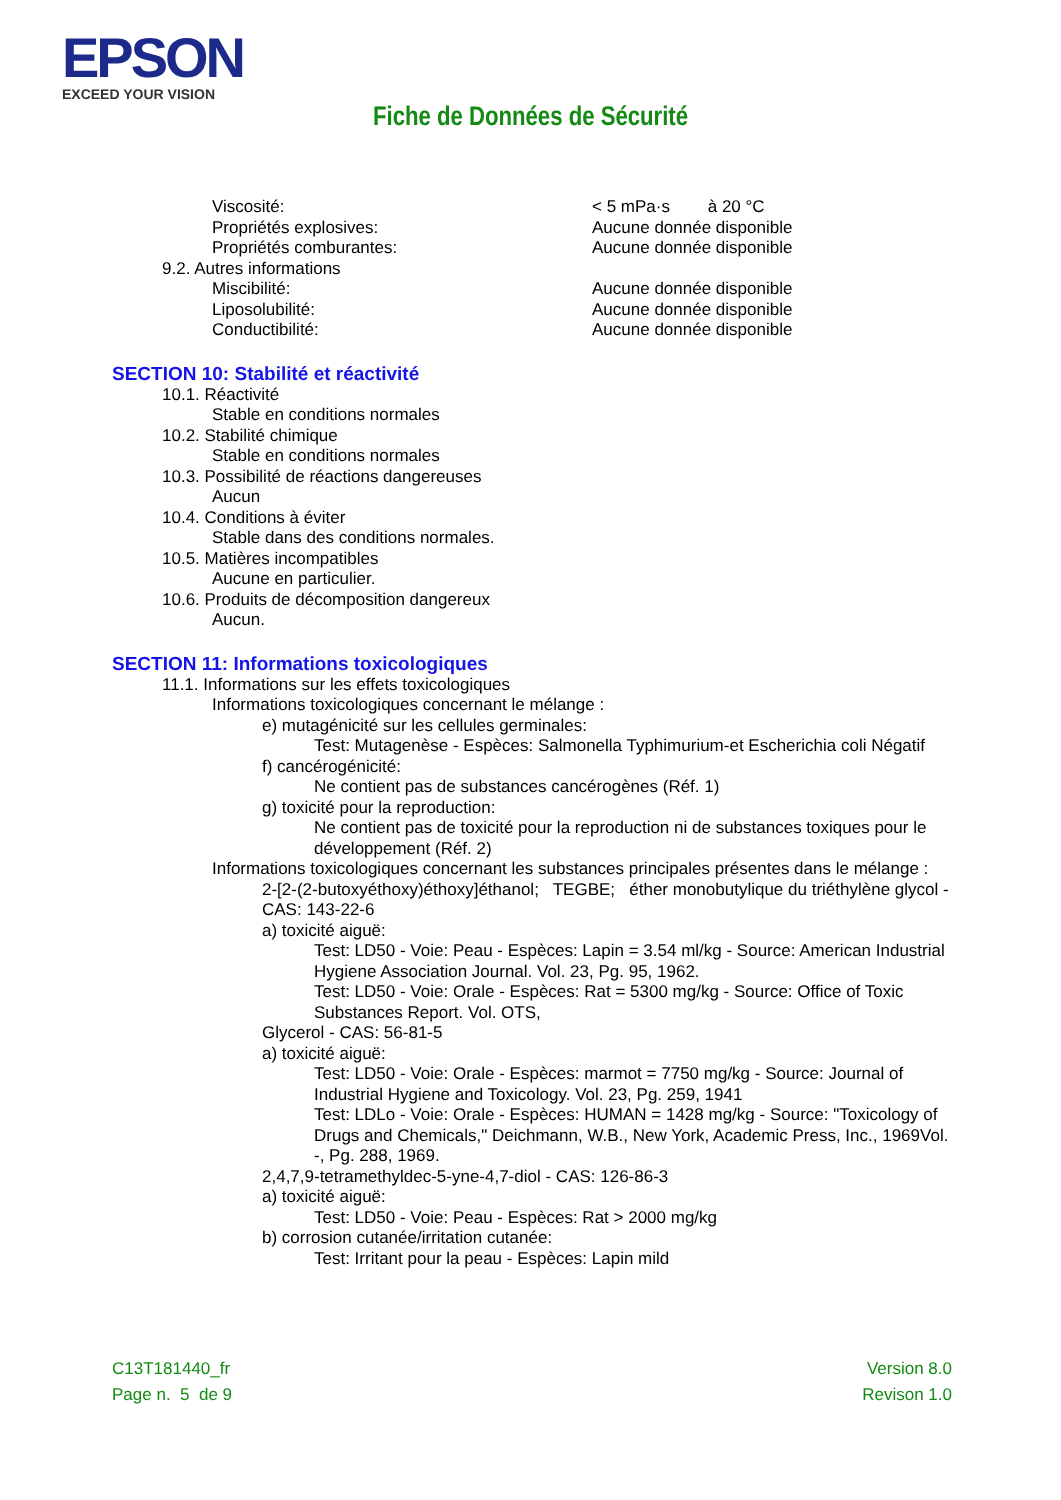EPSON
EXCEED YOUR VISION
Fiche de Données de Sécurité
Viscosité: < 5 mPa·s à 20 °C
Propriétés explosives: Aucune donnée disponible
Propriétés comburantes: Aucune donnée disponible
9.2. Autres informations
Miscibilité: Aucune donnée disponible
Liposolubilité: Aucune donnée disponible
Conductibilité: Aucune donnée disponible
SECTION 10: Stabilité et réactivité
10.1. Réactivité
Stable en conditions normales
10.2. Stabilité chimique
Stable en conditions normales
10.3. Possibilité de réactions dangereuses
Aucun
10.4. Conditions à éviter
Stable dans des conditions normales.
10.5. Matières incompatibles
Aucune en particulier.
10.6. Produits de décomposition dangereux
Aucun.
SECTION 11: Informations toxicologiques
11.1. Informations sur les effets toxicologiques
Informations toxicologiques concernant le mélange :
e) mutagénicité sur les cellules germinales:
Test: Mutagenèse - Espèces: Salmonella Typhimurium-et Escherichia coli Négatif
f) cancérogénicité:
Ne contient pas de substances cancérogènes (Réf. 1)
g) toxicité pour la reproduction:
Ne contient pas de toxicité pour la reproduction ni de substances toxiques pour le développement (Réf. 2)
Informations toxicologiques concernant les substances principales présentes dans le mélange :
2-[2-(2-butoxyéthoxy)éthoxy]éthanol; TEGBE; éther monobutylique du triéthylène glycol - CAS: 143-22-6
a) toxicité aiguë:
Test: LD50 - Voie: Peau - Espèces: Lapin = 3.54 ml/kg - Source: American Industrial Hygiene Association Journal. Vol. 23, Pg. 95, 1962.
Test: LD50 - Voie: Orale - Espèces: Rat = 5300 mg/kg - Source: Office of Toxic Substances Report. Vol. OTS,
Glycerol - CAS: 56-81-5
a) toxicité aiguë:
Test: LD50 - Voie: Orale - Espèces: marmot = 7750 mg/kg - Source: Journal of Industrial Hygiene and Toxicology. Vol. 23, Pg. 259, 1941
Test: LDLo - Voie: Orale - Espèces: HUMAN = 1428 mg/kg - Source: "Toxicology of Drugs and Chemicals," Deichmann, W.B., New York, Academic Press, Inc., 1969Vol. -, Pg. 288, 1969.
2,4,7,9-tetramethyldec-5-yne-4,7-diol - CAS: 126-86-3
a) toxicité aiguë:
Test: LD50 - Voie: Peau - Espèces: Rat > 2000 mg/kg
b) corrosion cutanée/irritation cutanée:
Test: Irritant pour la peau - Espèces: Lapin mild
C13T181440_fr
Page n. 5 de 9
Version 8.0
Revison 1.0